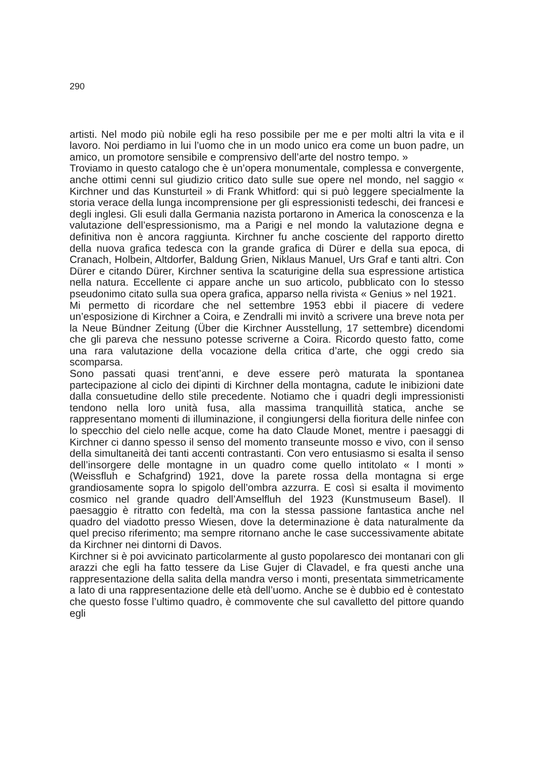290
artisti. Nel modo più nobile egli ha reso possibile per me e per molti altri la vita e il lavoro. Noi perdiamo in lui l’uomo che in un modo unico era come un buon padre, un amico, un promotore sensibile e comprensivo dell’arte del nostro tempo. »
Troviamo in questo catalogo che è un’opera monumentale, complessa e convergente, anche ottimi cenni sul giudizio critico dato sulle sue opere nel mondo, nel saggio « Kirchner und das Kunsturteil » di Frank Whitford: qui si può leggere specialmente la storia verace della lunga incomprensione per gli espressionisti tedeschi, dei francesi e degli inglesi. Gli esuli dalla Germania nazista portarono in America la conoscenza e la valutazione dell’espressionismo, ma a Parigi e nel mondo la valutazione degna e definitiva non è ancora raggiunta. Kirchner fu anche cosciente del rapporto diretto della nuova grafica tedesca con la grande grafica di Dürer e della sua epoca, di Cranach, Holbein, Altdorfer, Baldung Grien, Niklaus Manuel, Urs Graf e tanti altri. Con Dürer e citando Dürer, Kirchner sentiva la scaturigine della sua espressione artistica nella natura. Eccellente ci appare anche un suo articolo, pubblicato con lo stesso pseudonimo citato sulla sua opera grafica, apparso nella rivista « Genius » nel 1921.
Mi permetto di ricordare che nel settembre 1953 ebbi il piacere di vedere un’esposizione di Kirchner a Coira, e Zendralli mi invitò a scrivere una breve nota per la Neue Bündner Zeitung (Über die Kirchner Ausstellung, 17 settembre) dicendomi che gli pareva che nessuno potesse scriverne a Coira. Ricordo questo fatto, come una rara valutazione della vocazione della critica d’arte, che oggi credo sia scomparsa.
Sono passati quasi trent’anni, e deve essere però maturata la spontanea partecipazione al ciclo dei dipinti di Kirchner della montagna, cadute le inibizioni date dalla consuetudine dello stile precedente. Notiamo che i quadri degli impressionisti tendono nella loro unità fusa, alla massima tranquillità statica, anche se rappresentano momenti di illuminazione, il congiungersi della fioritura delle ninfee con lo specchio del cielo nelle acque, come ha dato Claude Monet, mentre i paesaggi di Kirchner ci danno spesso il senso del momento transeunte mosso e vivo, con il senso della simultaneità dei tanti accenti contrastanti. Con vero entusiasmo si esalta il senso dell’insorgere delle montagne in un quadro come quello intitolato « I monti » (Weissfluh e Schafgrind) 1921, dove la parete rossa della montagna si erge grandiosamente sopra lo spigolo dell’ombra azzurra. E così si esalta il movimento cosmico nel grande quadro dell’Amselfluh del 1923 (Kunstmuseum Basel). Il paesaggio è ritratto con fedeltà, ma con la stessa passione fantastica anche nel quadro del viadotto presso Wiesen, dove la determinazione è data naturalmente da quel preciso riferimento; ma sempre ritornano anche le case successivamente abitate da Kirchner nei dintorni di Davos.
Kirchner si è poi avvicinato particolarmente al gusto popolaresco dei montanari con gli arazzi che egli ha fatto tessere da Lise Gujer di Clavadel, e fra questi anche una rappresentazione della salita della mandra verso i monti, presentata simmetricamente a lato di una rappresentazione delle età dell’uomo. Anche se è dubbio ed è contestato che questo fosse l’ultimo quadro, è commovente che sul cavalletto del pittore quando egli